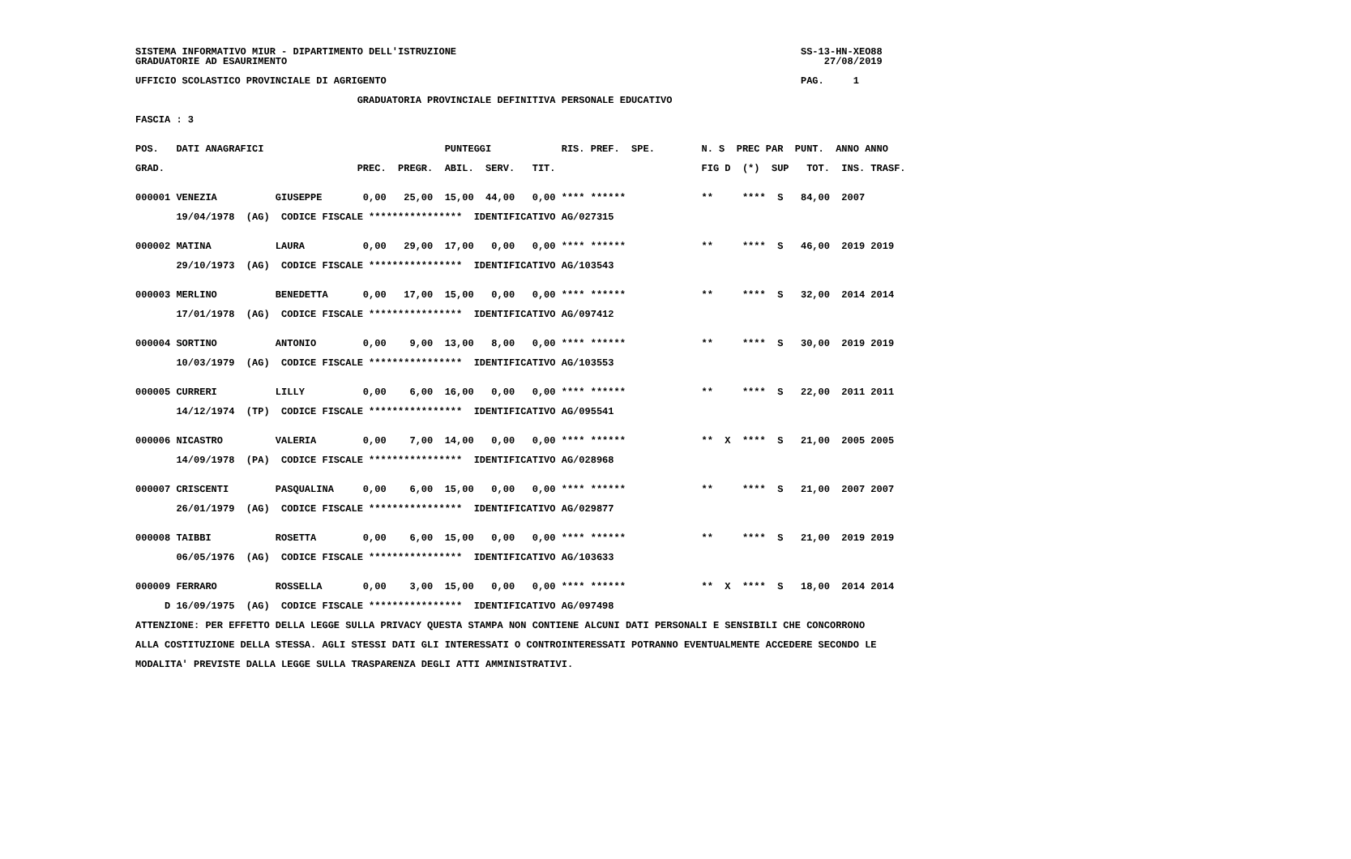SISTEMA INFORMATIVO MIUR - DIPARTIMENTO DELL'ISTRUZIONE                                                           SS-13-HN-XEO88
GRADUATORIE AD ESAURIMENTO                                                                                            27/08/2019

UFFICIO SCOLASTICO PROVINCIALE DI AGRIGENTO                                                                       PAG.     1

                                      GRADUATORIA PROVINCIALE DEFINITIVA PERSONALE EDUCATIVO

FASCIA : 3


POS.   DATI ANAGRAFICI                               PUNTEGGI            RIS. PREF.  SPE.        N. S  PREC PAR  PUNT.  ANNO ANNO

GRAD.                                 PREC.  PREGR.  ABIL.  SERV.   TIT.                         FIG D  (*)  SUP   TOT.  INS. TRASF.


000001 VENEZIA          GIUSEPPE       0,00   25,00  15,00  44,00   0,00 **** ******             **     ****  S   84,00  2007

       19/04/1978  (AG)  CODICE FISCALE ****************  IDENTIFICATIVO AG/027315


000002 MATINA           LAURA          0,00   29,00  17,00   0,00   0,00 **** ******             **     ****  S   46,00  2019 2019

       29/10/1973  (AG)  CODICE FISCALE ****************  IDENTIFICATIVO AG/103543


000003 MERLINO          BENEDETTA      0,00   17,00  15,00   0,00   0,00 **** ******             **     ****  S   32,00  2014 2014

       17/01/1978  (AG)  CODICE FISCALE ****************  IDENTIFICATIVO AG/097412


000004 SORTINO          ANTONIO        0,00    9,00  13,00   8,00   0,00 **** ******             **     ****  S   30,00  2019 2019

       10/03/1979  (AG)  CODICE FISCALE ****************  IDENTIFICATIVO AG/103553


000005 CURRERI          LILLY          0,00    6,00  16,00   0,00   0,00 **** ******             **     ****  S   22,00  2011 2011

       14/12/1974  (TP)  CODICE FISCALE ****************  IDENTIFICATIVO AG/095541


000006 NICASTRO         VALERIA        0,00    7,00  14,00   0,00   0,00 **** ******             **  X  ****  S   21,00  2005 2005

       14/09/1978  (PA)  CODICE FISCALE ****************  IDENTIFICATIVO AG/028968


000007 CRISCENTI        PASQUALINA     0,00    6,00  15,00   0,00   0,00 **** ******             **     ****  S   21,00  2007 2007

       26/01/1979  (AG)  CODICE FISCALE ****************  IDENTIFICATIVO AG/029877


000008 TAIBBI           ROSETTA        0,00    6,00  15,00   0,00   0,00 **** ******             **     ****  S   21,00  2019 2019

       06/05/1976  (AG)  CODICE FISCALE ****************  IDENTIFICATIVO AG/103633


000009 FERRARO          ROSSELLA       0,00    3,00  15,00   0,00   0,00 **** ******             **  X  ****  S   18,00  2014 2014

     D 16/09/1975  (AG)  CODICE FISCALE ****************  IDENTIFICATIVO AG/097498

ATTENZIONE: PER EFFETTO DELLA LEGGE SULLA PRIVACY QUESTA STAMPA NON CONTIENE ALCUNI DATI PERSONALI E SENSIBILI CHE CONCORRONO

ALLA COSTITUZIONE DELLA STESSA. AGLI STESSI DATI GLI INTERESSATI O CONTROINTERESSATI POTRANNO EVENTUALMENTE ACCEDERE SECONDO LE

MODALITA' PREVISTE DALLA LEGGE SULLA TRASPARENZA DEGLI ATTI AMMINISTRATIVI.